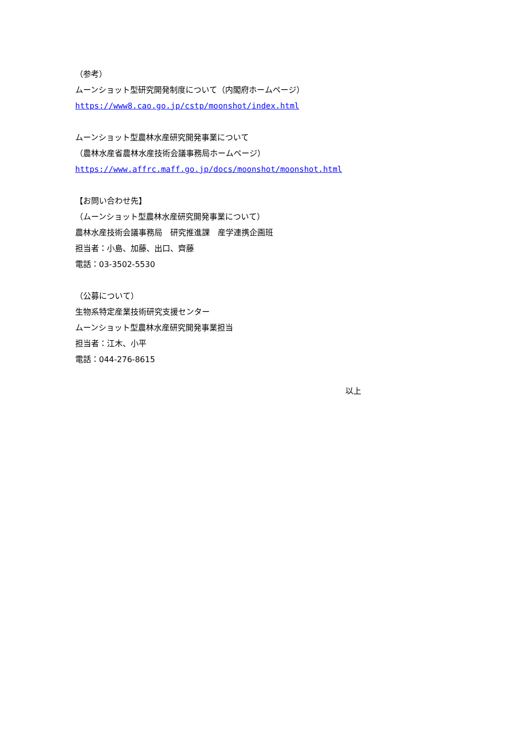（参考）
ムーンショット型研究開発制度について（内閣府ホームページ）
https://www8.cao.go.jp/cstp/moonshot/index.html
ムーンショット型農林水産研究開発事業について
（農林水産省農林水産技術会議事務局ホームページ）
https://www.affrc.maff.go.jp/docs/moonshot/moonshot.html
【お問い合わせ先】
（ムーンショット型農林水産研究開発事業について）
農林水産技術会議事務局　研究推進課　産学連携企画班
担当者：小島、加藤、出口、齊藤
電話：03-3502-5530
（公募について）
生物系特定産業技術研究支援センター
ムーンショット型農林水産研究開発事業担当
担当者：江木、小平
電話：044-276-8615
以上